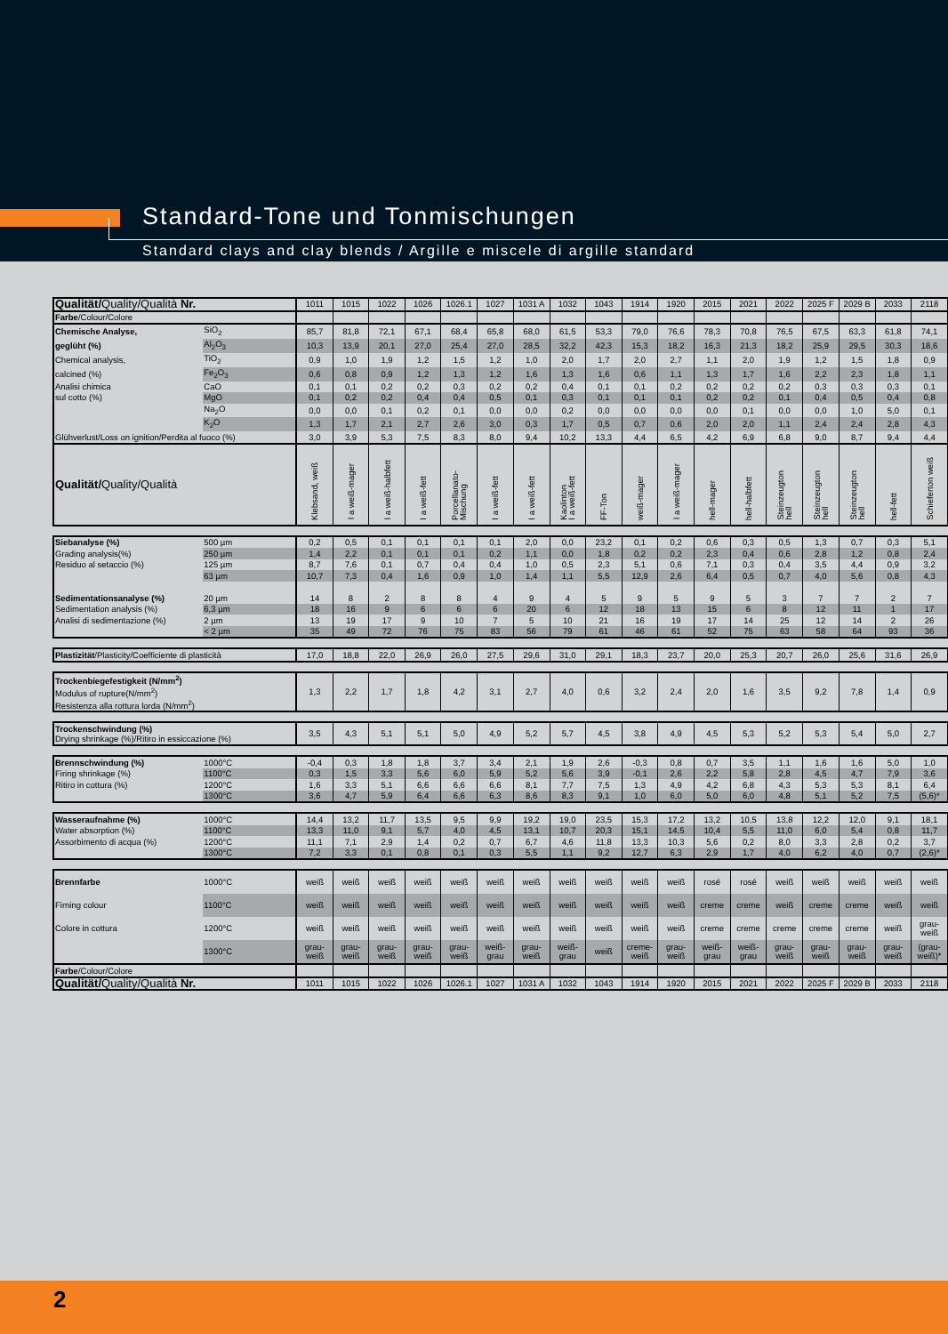Standard-Tone und Tonmischungen
Standard clays and clay blends / Argille e miscele di argille standard
| Qualität/ Quality/Qualità Nr. | | 1011 | 1015 | 1022 | 1026 | 1026.1 | 1027 | 1031 A | 1032 | 1043 | 1914 | 1920 | 2015 | 2021 | 2022 | 2025 F | 2029 B | 2033 | 2118 |
| Farbe /Colour/Colore | | | | | | | | | | | | | | | | | | | |
| Chemische Analyse, | SiO<sub>2</sub> | 85,7 | 81,8 | 72,1 | 67,1 | 68,4 | 65,8 | 68,0 | 61,5 | 53,3 | 79,0 | 76,6 | 78,3 | 70,8 | 76,5 | 67,5 | 63,3 | 61,8 | 74,1 |
| geglüht (%) | Al<sub>2</sub>O<sub>3</sub> | 10,3 | 13,9 | 20,1 | 27,0 | 25,4 | 27,0 | 28,5 | 32,2 | 42,3 | 15,3 | 18,2 | 16,3 | 21,3 | 18,2 | 25,9 | 29,5 | 30,3 | 18,6 |
| Chemical analysis, | TiO<sub>2</sub> | 0,9 | 1,0 | 1,9 | 1,2 | 1,5 | 1,2 | 1,0 | 2,0 | 1,7 | 2,0 | 2,7 | 1,1 | 2,0 | 1,9 | 1,2 | 1,5 | 1,8 | 0,9 |
| calcined (%) | Fe<sub>2</sub>O<sub>3</sub> | 0,6 | 0,8 | 0,9 | 1,2 | 1,3 | 1,2 | 1,6 | 1,3 | 1,6 | 0,6 | 1,1 | 1,3 | 1,7 | 1,6 | 2,2 | 2,3 | 1,8 | 1,1 |
| Analisi chimica | CaO | 0,1 | 0,1 | 0,2 | 0,2 | 0,3 | 0,2 | 0,2 | 0,4 | 0,1 | 0,1 | 0,2 | 0,2 | 0,2 | 0,2 | 0,3 | 0,3 | 0,3 | 0,1 |
| sul cotto (%) | MgO | 0,1 | 0,2 | 0,2 | 0,4 | 0,4 | 0,5 | 0,1 | 0,3 | 0,1 | 0,1 | 0,1 | 0,2 | 0,2 | 0,1 | 0,4 | 0,5 | 0,4 | 0,8 |
| | Na<sub>2</sub>O | 0,0 | 0,0 | 0,1 | 0,2 | 0,1 | 0,0 | 0,0 | 0,2 | 0,0 | 0,0 | 0,0 | 0,0 | 0,1 | 0,0 | 0,0 | 1,0 | 5,0 | 0,1 |
| | K<sub>2</sub>O | 1,3 | 1,7 | 2,1 | 2,7 | 2,6 | 3,0 | 0,3 | 1,7 | 0,5 | 0,7 | 0,6 | 2,0 | 2,0 | 1,1 | 2,4 | 2,4 | 2,8 | 4,3 |
| Glühverlust/Loss on ignition/Perdita al fuoco (%) | | 3,0 | 3,9 | 5,3 | 7,5 | 8,3 | 8,0 | 9,4 | 10,2 | 13,3 | 4,4 | 6,5 | 4,2 | 6,9 | 6,8 | 9,0 | 8,7 | 9,4 | 4,4 |
| Qualität/ Quality/Qualità | | Klebsand, weiß | I a weiß-mager | I a weiß-halbfett | I a weiß-fett | Porcellanato- Mischung | I a weiß-fett | I a weiß-fett | Kaolinton I a weiß-fett | FF-Ton | weiß-mager | I a weiß-mager | hell-mager | hell-halbfett | Steinzeugton hell | Steinzeugton hell | Steinzeugton hell | hell-fett | Schieferton weiß |
| Siebanalyse (%) | 500 µm | 0,2 | 0,5 | 0,1 | 0,1 | 0,1 | 0,1 | 2,0 | 0,0 | 23,2 | 0,1 | 0,2 | 0,6 | 0,3 | 0,5 | 1,3 | 0,7 | 0,3 | 5,1 |
| Grading analysis(%) | 250 µm | 1,4 | 2,2 | 0,1 | 0,1 | 0,1 | 0,2 | 1,1 | 0,0 | 1,8 | 0,2 | 0,2 | 2,3 | 0,4 | 0,6 | 2,8 | 1,2 | 0,8 | 2,4 |
| Residuo al setaccio (%) | 125 µm | 8,7 | 7,6 | 0,1 | 0,7 | 0,4 | 0,4 | 1,0 | 0,5 | 2,3 | 5,1 | 0,6 | 7,1 | 0,3 | 0,4 | 3,5 | 4,4 | 0,9 | 3,2 |
| | 63 µm | 10,7 | 7,3 | 0,4 | 1,6 | 0,9 | 1,0 | 1,4 | 1,1 | 5,5 | 12,9 | 2,6 | 6,4 | 0,5 | 0,7 | 4,0 | 5,6 | 0,8 | 4,3 |
| Sedimentationsanalyse (%) | 20 µm | 14 | 8 | 2 | 8 | 8 | 4 | 9 | 4 | 5 | 9 | 5 | 9 | 5 | 3 | 7 | 7 | 2 | 7 |
| Sedimentation analysis (%) | 6,3 µm | 18 | 16 | 9 | 6 | 6 | 6 | 20 | 6 | 12 | 18 | 13 | 15 | 6 | 8 | 12 | 11 | 1 | 17 |
| Analisi di sedimentazione (%) | 2 µm | 13 | 19 | 17 | 9 | 10 | 7 | 5 | 10 | 21 | 16 | 19 | 17 | 14 | 25 | 12 | 14 | 2 | 26 |
| | < 2 µm | 35 | 49 | 72 | 76 | 75 | 83 | 56 | 79 | 61 | 46 | 61 | 52 | 75 | 63 | 58 | 64 | 93 | 36 |
| Plastizität /Plasticity/Coefficiente di plasticità | | 17,0 | 18,8 | 22,0 | 26,9 | 26,0 | 27,5 | 29,6 | 31,0 | 29,1 | 18,3 | 23,7 | 20,0 | 25,3 | 20,7 | 26,0 | 25,6 | 31,6 | 26,9 |
| Trockenbiegefestigkeit (N/mm<sup>2</sup>) Modulus of rupture(N/mm<sup>2</sup>) Resistenza alla rottura lorda (N/mm<sup>2</sup>) | | 1,3 | 2,2 | 1,7 | 1,8 | 4,2 | 3,1 | 2,7 | 4,0 | 0,6 | 3,2 | 2,4 | 2,0 | 1,6 | 3,5 | 9,2 | 7,8 | 1,4 | 0,9 |
| Trockenschwindung (%) Drying shrinkage (%)/Ritiro in essiccazione (%) | | 3,5 | 4,3 | 5,1 | 5,1 | 5,0 | 4,9 | 5,2 | 5,7 | 4,5 | 3,8 | 4,9 | 4,5 | 5,3 | 5,2 | 5,3 | 5,4 | 5,0 | 2,7 |
| Brennschwindung (%) | 1000°C | -0,4 | 0,3 | 1,8 | 1,8 | 3,7 | 3,4 | 2,1 | 1,9 | 2,6 | -0,3 | 0,8 | 0,7 | 3,5 | 1,1 | 1,6 | 1,6 | 5,0 | 1,0 |
| Firing shrinkage (%) | 1100°C | 0,3 | 1,5 | 3,3 | 5,6 | 6,0 | 5,9 | 5,2 | 5,6 | 3,9 | -0,1 | 2,6 | 2,2 | 5,8 | 2,8 | 4,5 | 4,7 | 7,9 | 3,6 |
| Ritiro in cottura (%) | 1200°C | 1,6 | 3,3 | 5,1 | 6,6 | 6,6 | 6,6 | 8,1 | 7,7 | 7,5 | 1,3 | 4,9 | 4,2 | 6,8 | 4,3 | 5,3 | 5,3 | 8,1 | 6,4 |
| | 1300°C | 3,6 | 4,7 | 5,9 | 6,4 | 6,6 | 6,3 | 8,6 | 8,3 | 9,1 | 1,0 | 6,0 | 5,0 | 6,0 | 4,8 | 5,1 | 5,2 | 7,5 | (5,6)* |
| Wasseraufnahme (%) | 1000°C | 14,4 | 13,2 | 11,7 | 13,5 | 9,5 | 9,9 | 19,2 | 19,0 | 23,5 | 15,3 | 17,2 | 13,2 | 10,5 | 13,8 | 12,2 | 12,0 | 9,1 | 18,1 |
| Water absorption (%) | 1100°C | 13,3 | 11,0 | 9,1 | 5,7 | 4,0 | 4,5 | 13,1 | 10,7 | 20,3 | 15,1 | 14,5 | 10,4 | 5,5 | 11,0 | 6,0 | 5,4 | 0,8 | 11,7 |
| Assorbimento di acqua (%) | 1200°C | 11,1 | 7,1 | 2,9 | 1,4 | 0,2 | 0,7 | 6,7 | 4,6 | 11,8 | 13,3 | 10,3 | 5,6 | 0,2 | 8,0 | 3,3 | 2,8 | 0,2 | 3,7 |
| | 1300°C | 7,2 | 3,3 | 0,1 | 0,8 | 0,1 | 0,3 | 5,5 | 1,1 | 9,2 | 12,7 | 6,3 | 2,9 | 1,7 | 4,0 | 6,2 | 4,0 | 0,7 | (2,6)* |
| Brennfarbe | 1000°C | weiß | weiß | weiß | weiß | weiß | weiß | weiß | weiß | weiß | weiß | weiß | rosé | rosé | weiß | weiß | weiß | weiß | weiß |
| Firning colour | 1100°C | weiß | weiß | weiß | weiß | weiß | weiß | weiß | weiß | weiß | weiß | weiß | creme | creme | weiß | creme | creme | weiß | weiß |
| Colore in cottura | 1200°C | weiß | weiß | weiß | weiß | weiß | weiß | weiß | weiß | weiß | weiß | weiß | creme | creme | creme | creme | creme | weiß | grau- weiß |
| | 1300°C | grau- weiß | grau- weiß | grau- weiß | grau- weiß | grau- weiß | weiß- grau | grau- weiß | weiß- grau | weiß | creme- weiß | grau- weiß | weiß- grau | weiß- grau | grau- weiß | grau- weiß | grau- weiß | grau- weiß | (grau- weiß)* |
| Farbe /Colour/Colore | | | | | | | | | | | | | | | | | | | |
| Qualität/ Quality/Qualità Nr. | | 1011 | 1015 | 1022 | 1026 | 1026.1 | 1027 | 1031 A | 1032 | 1043 | 1914 | 1920 | 2015 | 2021 | 2022 | 2025 F | 2029 B | 2033 | 2118 |
2